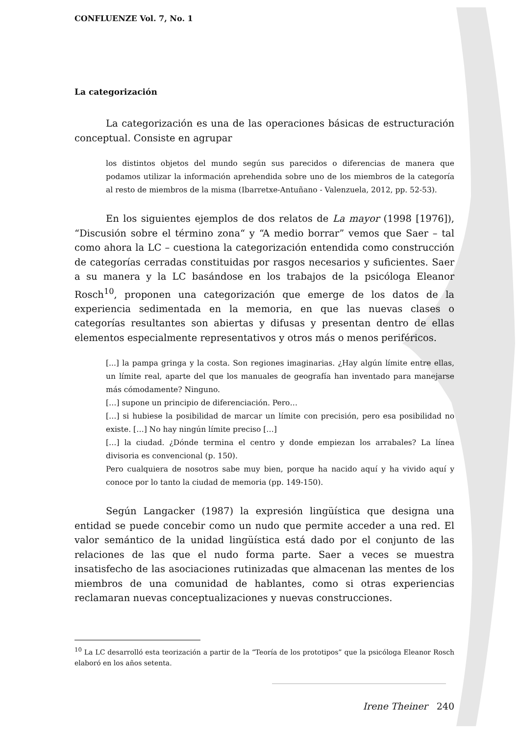CONFLUENZE Vol. 7, No. 1
La categorización
La categorización es una de las operaciones básicas de estructuración conceptual. Consiste en agrupar
los distintos objetos del mundo según sus parecidos o diferencias de manera que podamos utilizar la información aprehendida sobre uno de los miembros de la categoría al resto de miembros de la misma (Ibarretxe-Antuñano - Valenzuela, 2012, pp. 52-53).
En los siguientes ejemplos de dos relatos de La mayor (1998 [1976]), “Discusión sobre el término zona“ y “A medio borrar” vemos que Saer – tal como ahora la LC – cuestiona la categorización entendida como construcción de categorías cerradas constituidas por rasgos necesarios y suficientes. Saer a su manera y la LC basándose en los trabajos de la psicóloga Eleanor Rosch<sup>10</sup>, proponen una categorización que emerge de los datos de la experiencia sedimentada en la memoria, en que las nuevas clases o categorías resultantes son abiertas y difusas y presentan dentro de ellas elementos especialmente representativos y otros más o menos periféricos.
[...] la pampa gringa y la costa. Son regiones imaginarias. ¿Hay algún límite entre ellas, un límite real, aparte del que los manuales de geografía han inventado para manejarse más cómodamente? Ninguno.
[…] supone un principio de diferenciación. Pero…
[…] si hubiese la posibilidad de marcar un límite con precisión, pero esa posibilidad no existe. […] No hay ningún límite preciso […]
[…] la ciudad. ¿Dónde termina el centro y donde empiezan los arrabales? La línea divisoria es convencional (p. 150).
Pero cualquiera de nosotros sabe muy bien, porque ha nacido aquí y ha vivido aquí y conoce por lo tanto la ciudad de memoria (pp. 149-150).
Según Langacker (1987) la expresión lingüística que designa una entidad se puede concebir como un nudo que permite acceder a una red. El valor semántico de la unidad lingüística está dado por el conjunto de las relaciones de las que el nudo forma parte. Saer a veces se muestra insatisfecho de las asociaciones rutinizadas que almacenan las mentes de los miembros de una comunidad de hablantes, como si otras experiencias reclamaran nuevas conceptualizaciones y nuevas construcciones.
<sup>10</sup> La LC desarrolló esta teorización a partir de la “Teoría de los prototipos” que la psicóloga Eleanor Rosch elaboró en los años setenta.
Irene Theiner 240